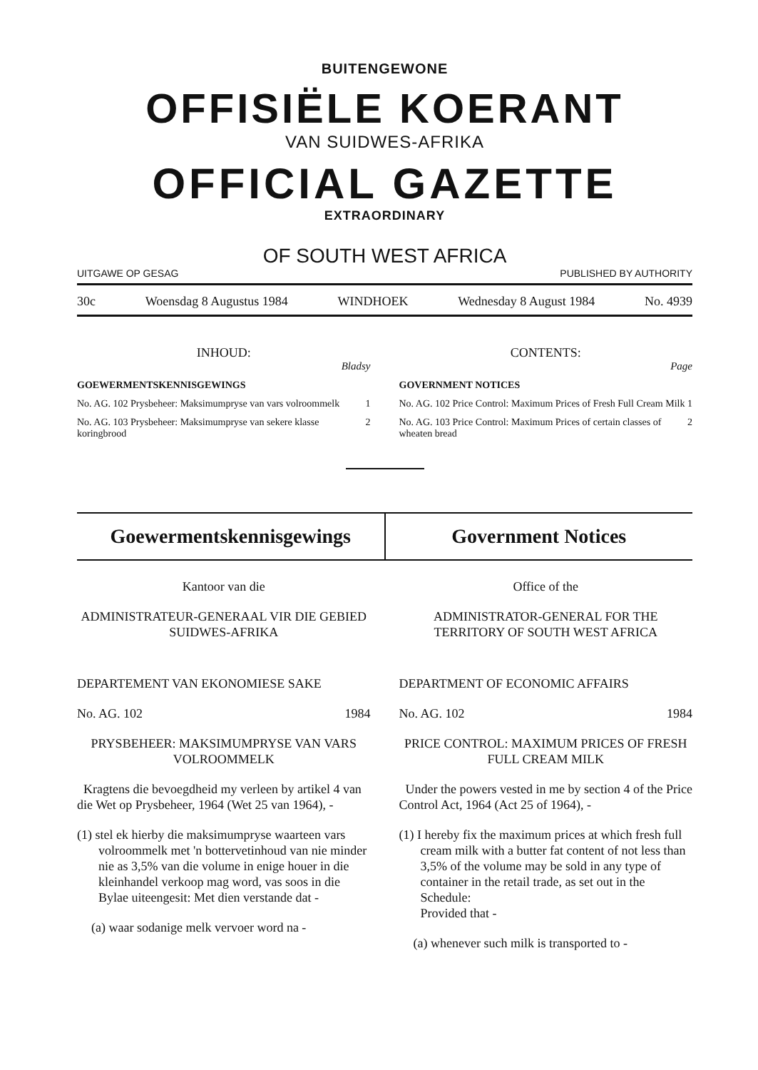BUITENGEWONE
OFFISIËLE KOERANT
VAN SUIDWES-AFRIKA
OFFICIAL GAZETTE
EXTRAORDINARY
OF SOUTH WEST AFRICA
UITGAWE OP GESAG PUBLISHED BY AUTHORITY
30c Woensdag 8 Augustus 1984 WINDHOEK Wednesday 8 August 1984 No. 4939
INHOUD:
Bladsy
GOEWERMENTSKENNISGEWINGS
No. AG. 102 Prysbeheer: Maksimumpryse van vars volroommelk 1
No. AG. 103 Prysbeheer: Maksimumpryse van sekere klasse koringbrood 2
CONTENTS:
Page
GOVERNMENT NOTICES
No. AG. 102 Price Control: Maximum Prices of Fresh Full Cream Milk 1
No. AG. 103 Price Control: Maximum Prices of certain classes of wheaten bread 2
Goewermentskennisgewings Government Notices
Kantoor van die
ADMINISTRATEUR-GENERAAL VIR DIE GEBIED SUIDWES-AFRIKA
DEPARTEMENT VAN EKONOMIESE SAKE
No. AG. 102 1984
PRYSBEHEER: MAKSIMUMPRYSE VAN VARS VOLROOMMELK
Kragtens die bevoegdheid my verleen by artikel 4 van die Wet op Prysbeheer, 1964 (Wet 25 van 1964), -
(1) stel ek hierby die maksimumpryse waarteen vars volroommelk met 'n bottervetinhoud van nie minder nie as 3,5% van die volume in enige houer in die kleinhandel verkoop mag word, vas soos in die Bylae uiteengesit: Met dien verstande dat -
(a) waar sodanige melk vervoer word na -
Office of the
ADMINISTRATOR-GENERAL FOR THE TERRITORY OF SOUTH WEST AFRICA
DEPARTMENT OF ECONOMIC AFFAIRS
No. AG. 102 1984
PRICE CONTROL: MAXIMUM PRICES OF FRESH FULL CREAM MILK
Under the powers vested in me by section 4 of the Price Control Act, 1964 (Act 25 of 1964), -
(1) I hereby fix the maximum prices at which fresh full cream milk with a butter fat content of not less than 3,5% of the volume may be sold in any type of container in the retail trade, as set out in the Schedule:
Provided that -
(a) whenever such milk is transported to -